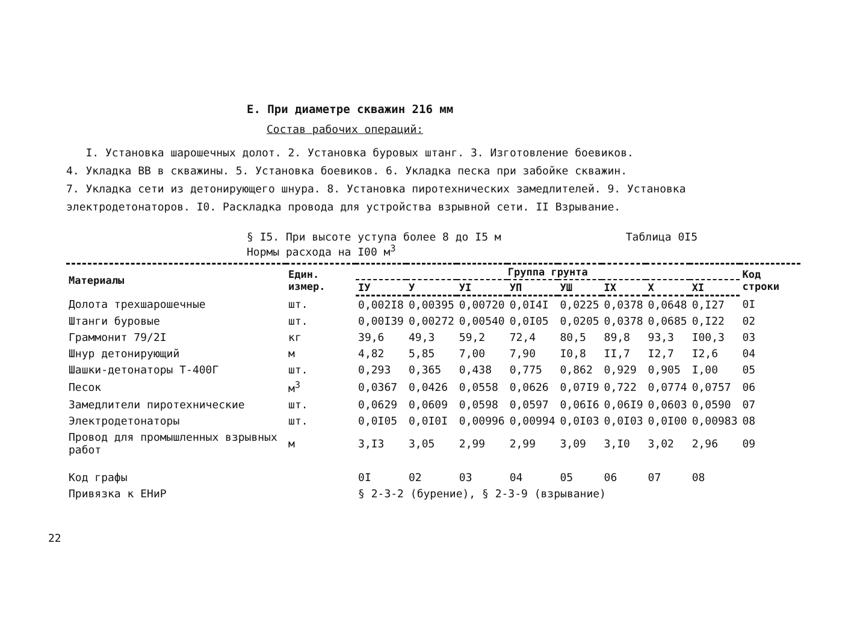Е. При диаметре скважин 216 мм
Состав рабочих операций:
I. Установка шарошечных долот. 2. Установка буровых штанг. 3. Изготовление боевиков.
4. Укладка ВВ в скважины. 5. Установка боевиков. 6. Укладка песка при забойке скважин.
7. Укладка сети из детонирующего шнура. 8. Установка пиротехнических замедлителей. 9. Установка
электродетонаторов. I0. Раскладка провода для устройства взрывной сети. II Взрывание.
§ I5. При высоте уступа более 8 до I5 м
Нормы расхода на I00 м<sup>3</sup>
Таблица 0I5
| Материалы | Един. измер. | Группа грунта | | | | | | | | Код строки |
| --- | --- | --- | --- | --- | --- | --- | --- | --- | --- | --- |
| | | IУ | У | УI | УП | УШ | IX | X | XI | |
| Долота трехшарошечные | шт. | 0,002I8 | 0,00395 | 0,00720 | 0,0I4I | 0,0225 | 0,0378 | 0,0648 | 0,I27 | 0I |
| Штанги буровые | шт. | 0,00I39 | 0,00272 | 0,00540 | 0,0I05 | 0,0205 | 0,0378 | 0,0685 | 0,I22 | 02 |
| Граммонит 79/2I | кг | 39,6 | 49,3 | 59,2 | 72,4 | 80,5 | 89,8 | 93,3 | I00,3 | 03 |
| Шнур детонирующий | м | 4,82 | 5,85 | 7,00 | 7,90 | I0,8 | II,7 | I2,7 | I2,6 | 04 |
| Шашки-детонаторы Т-400Г | шт. | 0,293 | 0,365 | 0,438 | 0,775 | 0,862 | 0,929 | 0,905 | I,00 | 05 |
| Песок | м<sup>3</sup> | 0,0367 | 0,0426 | 0,0558 | 0,0626 | 0,07I9 | 0,722 | 0,0774 | 0,0757 | 06 |
| Замедлители пиротехнические | шт. | 0,0629 | 0,0609 | 0,0598 | 0,0597 | 0,06I6 | 0,06I9 | 0,0603 | 0,0590 | 07 |
| Электродетонаторы | шт. | 0,0I05 | 0,0I0I | 0,00996 | 0,00994 | 0,0I03 | 0,0I03 | 0,0I00 | 0,00983 | 08 |
| Провод для промышленных взрывных работ | м | 3,I3 | 3,05 | 2,99 | 2,99 | 3,09 | 3,I0 | 3,02 | 2,96 | 09 |
| Код графы | | 0I | 02 | 03 | 04 | 05 | 06 | 07 | 08 | |
| Привязка к ЕНиР | | § 2-3-2 (бурение), § 2-3-9 (взрывание) | | | | | | | | |
22